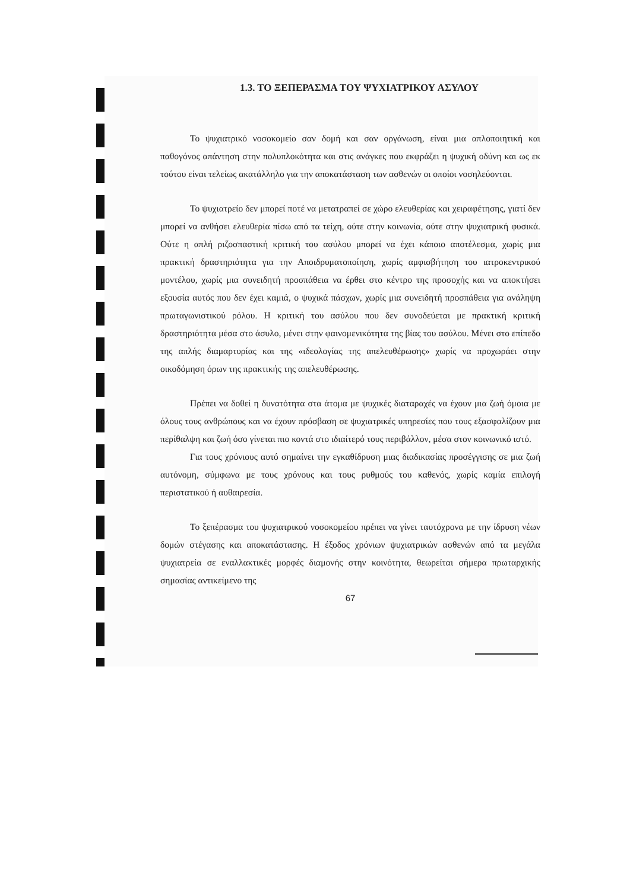1.3. ΤΟ ΞΕΠΕΡΑΣΜΑ ΤΟΥ ΨΥΧΙΑΤΡΙΚΟΥ ΑΣΥΛΟΥ
Το ψυχιατρικό νοσοκομείο σαν δομή και σαν οργάνωση, είναι μια απλοποιητική και παθογόνος απάντηση στην πολυπλοκότητα και στις ανάγκες που εκφράζει η ψυχική οδύνη και ως εκ τούτου είναι τελείως ακατάλληλο για την αποκατάσταση των ασθενών οι οποίοι νοσηλεύονται.
Το ψυχιατρείο δεν μπορεί ποτέ να μετατραπεί σε χώρο ελευθερίας και χειραφέτησης, γιατί δεν μπορεί να ανθήσει ελευθερία πίσω από τα τείχη, ούτε στην κοινωνία, ούτε στην ψυχιατρική φυσικά. Ούτε η απλή ριζοσπαστική κριτική του ασύλου μπορεί να έχει κάποιο αποτέλεσμα, χωρίς μια πρακτική δραστηριότητα για την Αποιδρυματοποίηση, χωρίς αμφισβήτηση του ιατροκεντρικού μοντέλου, χωρίς μια συνειδητή προσπάθεια να έρθει στο κέντρο της προσοχής και να αποκτήσει εξουσία αυτός που δεν έχει καμιά, ο ψυχικά πάσχων, χωρίς μια συνειδητή προσπάθεια για ανάληψη πρωταγωνιστικού ρόλου. Η κριτική του ασύλου που δεν συνοδεύεται με πρακτική κριτική δραστηριότητα μέσα στο άσυλο, μένει στην φαινομενικότητα της βίας του ασύλου. Μένει στο επίπεδο της απλής διαμαρτυρίας και της «ιδεολογίας της απελευθέρωσης» χωρίς να προχωράει στην οικοδόμηση όρων της πρακτικής της απελευθέρωσης.
Πρέπει να δοθεί η δυνατότητα στα άτομα με ψυχικές διαταραχές να έχουν μια ζωή όμοια με όλους τους ανθρώπους και να έχουν πρόσβαση σε ψυχιατρικές υπηρεσίες που τους εξασφαλίζουν μια περίθαλψη και ζωή όσο γίνεται πιο κοντά στο ιδιαίτερό τους περιβάλλον, μέσα στον κοινωνικό ιστό.
Για τους χρόνιους αυτό σημαίνει την εγκαθίδρυση μιας διαδικασίας προσέγγισης σε μια ζωή αυτόνομη, σύμφωνα με τους χρόνους και τους ρυθμούς του καθενός, χωρίς καμία επιλογή περιστατικού ή αυθαιρεσία.
Το ξεπέρασμα του ψυχιατρικού νοσοκομείου πρέπει να γίνει ταυτόχρονα με την ίδρυση νέων δομών στέγασης και αποκατάστασης. Η έξοδος χρόνιων ψυχιατρικών ασθενών από τα μεγάλα ψυχιατρεία σε εναλλακτικές μορφές διαμονής στην κοινότητα, θεωρείται σήμερα πρωταρχικής σημασίας αντικείμενο της
67